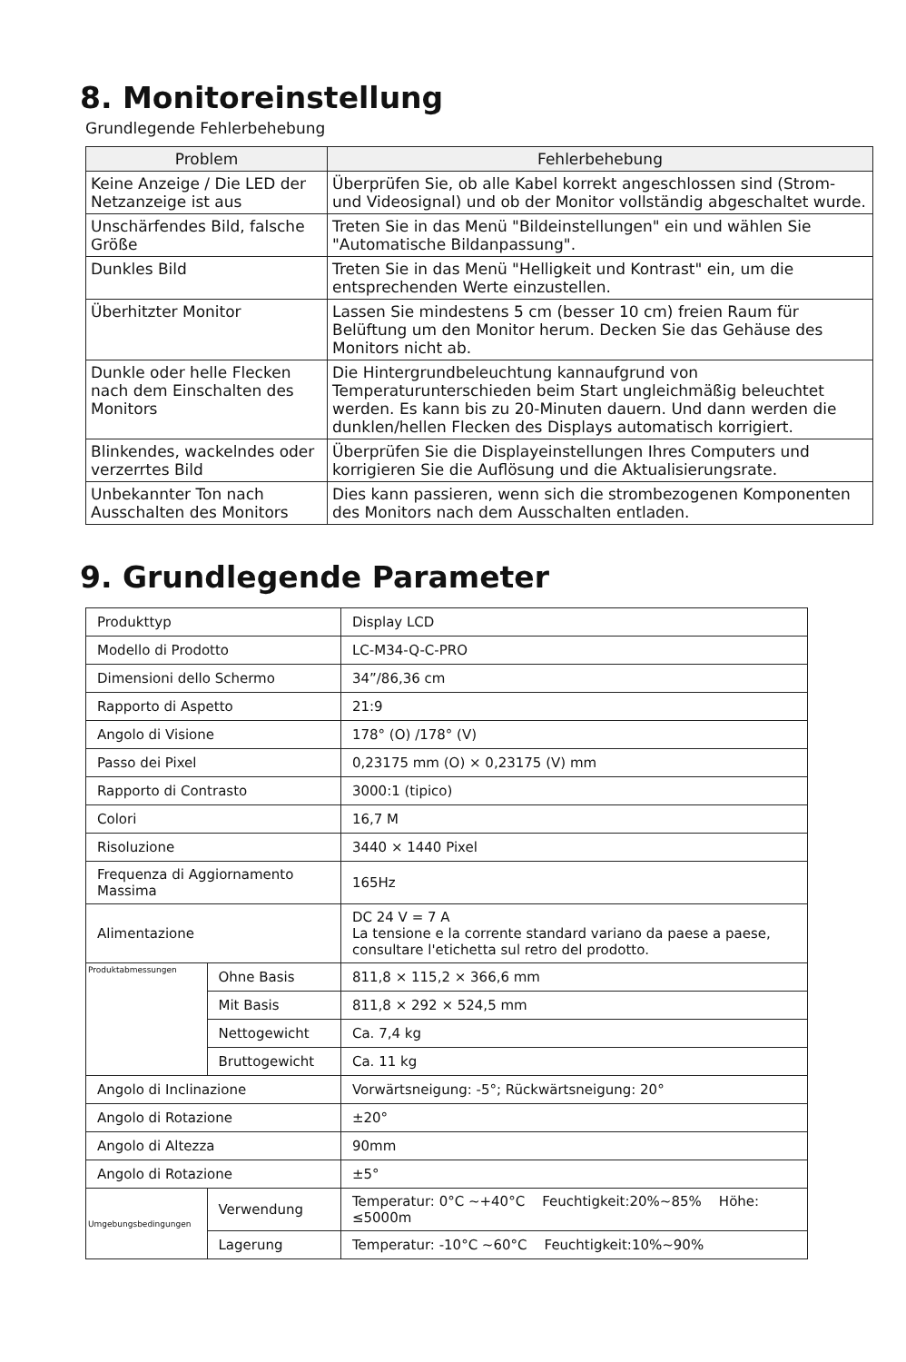8. Monitoreinstellung
Grundlegende Fehlerbehebung
| Problem | Fehlerbehebung |
| --- | --- |
| Keine Anzeige / Die LED der Netzanzeige ist aus | Überprüfen Sie, ob alle Kabel korrekt angeschlossen sind (Strom- und Videosignal) und ob der Monitor vollständig abgeschaltet wurde. |
| Unschärfendes Bild, falsche Größe | Treten Sie in das Menü "Bildeinstellungen" ein und wählen Sie "Automatische Bildanpassung". |
| Dunkles Bild | Treten Sie in das Menü "Helligkeit und Kontrast" ein, um die entsprechenden Werte einzustellen. |
| Überhitzter Monitor | Lassen Sie mindestens 5 cm (besser 10 cm) freien Raum für Belüftung um den Monitor herum. Decken Sie das Gehäuse des Monitors nicht ab. |
| Dunkle oder helle Flecken nach dem Einschalten des Monitors | Die Hintergrundbeleuchtung kannaufgrund von Temperaturunterschieden beim Start ungleichmäßig beleuchtet werden. Es kann bis zu 20-Minuten dauern. Und dann werden die dunklen/hellen Flecken des Displays automatisch korrigiert. |
| Blinkendes, wackelndes oder verzerrtes Bild | Überprüfen Sie die Displayeinstellungen Ihres Computers und korrigieren Sie die Auflösung und die Aktualisierungsrate. |
| Unbekannter Ton nach Ausschalten des Monitors | Dies kann passieren, wenn sich die strombezogenen Komponenten des Monitors nach dem Ausschalten entladen. |
9. Grundlegende Parameter
| Produkttyp | | Display LCD |
| Modello di Prodotto | | LC-M34-Q-C-PRO |
| Dimensioni dello Schermo | | 34”/86,36 cm |
| Rapporto di Aspetto | | 21:9 |
| Angolo di Visione | | 178° (O) /178° (V) |
| Passo dei Pixel | | 0,23175 mm (O) × 0,23175 (V) mm |
| Rapporto di Contrasto | | 3000:1 (tipico) |
| Colori | | 16,7 M |
| Risoluzione | | 3440 × 1440 Pixel |
| Frequenza di Aggiornamento Massima | | 165Hz |
| Alimentazione | | DC 24 V = 7 A La tensione e la corrente standard variano da paese a paese, consultare l'etichetta sul retro del prodotto. |
| Produktabmessungen | Ohne Basis | 811,8 × 115,2 × 366,6 mm |
| | Mit Basis | 811,8 × 292 × 524,5 mm |
| | Nettogewicht | Ca. 7,4 kg |
| | Bruttogewicht | Ca. 11 kg |
| Angolo di Inclinazione | | Vorwärtsneigung: -5°; Rückwärtsneigung: 20° |
| Angolo di Rotazione | | ±20° |
| Angolo di Altezza | | 90mm |
| Angolo di Rotazione | | ±5° |
| Umgebungsbedingungen | Verwendung | Temperatur: 0°C ~+40°C Feuchtigkeit:20%~85% Höhe: ≤5000m |
| | Lagerung | Temperatur: -10°C ~60°C Feuchtigkeit:10%~90% |